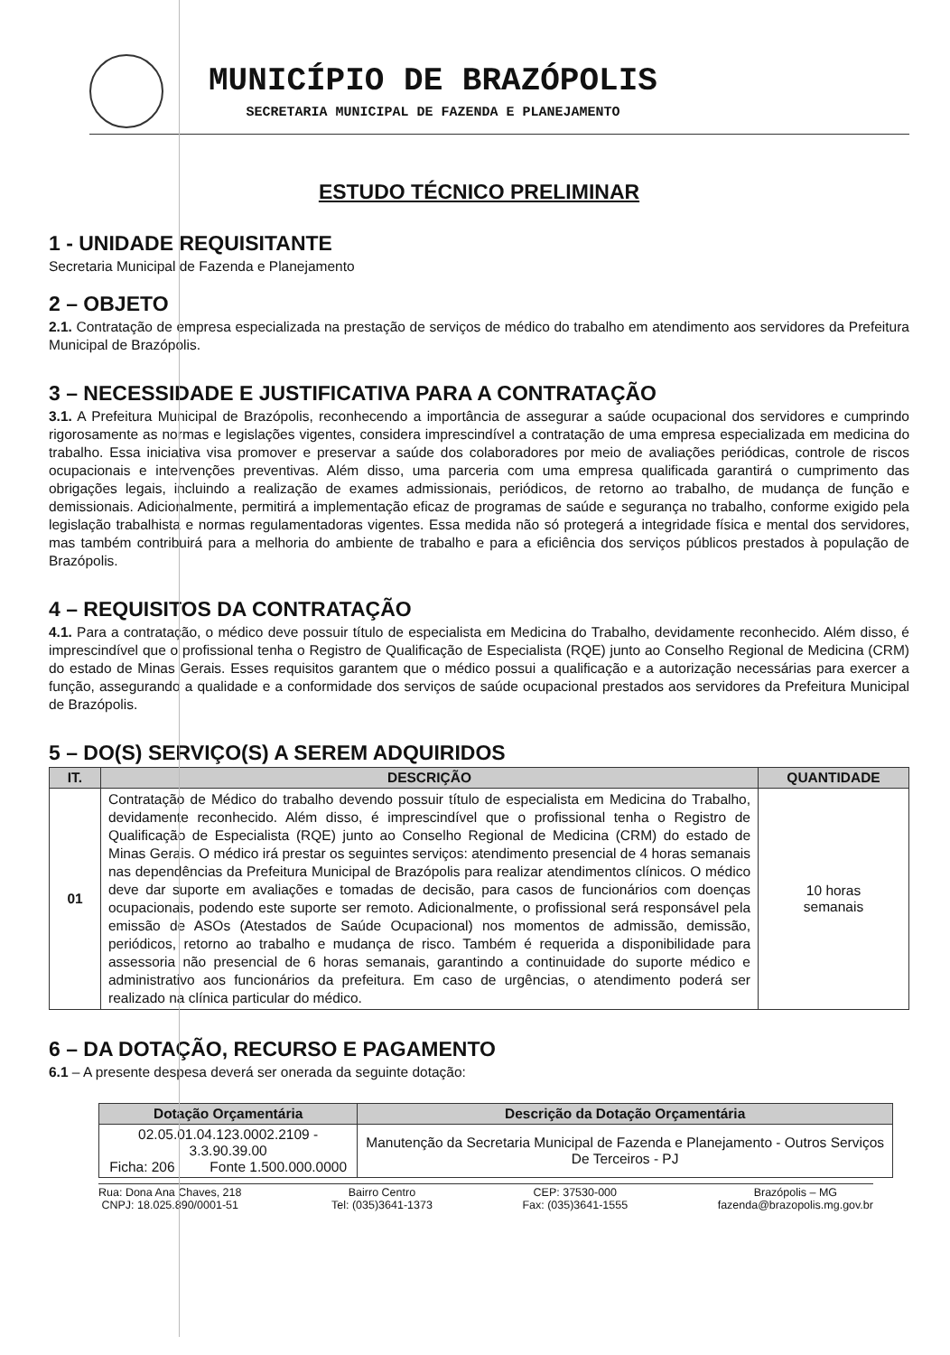MUNICÍPIO DE BRAZÓPOLIS
SECRETARIA MUNICIPAL DE FAZENDA E PLANEJAMENTO
ESTUDO TÉCNICO PRELIMINAR
1 - UNIDADE REQUISITANTE
Secretaria Municipal de Fazenda e Planejamento
2 – OBJETO
2.1. Contratação de empresa especializada na prestação de serviços de médico do trabalho em atendimento aos servidores da Prefeitura Municipal de Brazópolis.
3 – NECESSIDADE E JUSTIFICATIVA PARA A CONTRATAÇÃO
3.1. A Prefeitura Municipal de Brazópolis, reconhecendo a importância de assegurar a saúde ocupacional dos servidores e cumprindo rigorosamente as normas e legislações vigentes, considera imprescindível a contratação de uma empresa especializada em medicina do trabalho. Essa iniciativa visa promover e preservar a saúde dos colaboradores por meio de avaliações periódicas, controle de riscos ocupacionais e intervenções preventivas. Além disso, uma parceria com uma empresa qualificada garantirá o cumprimento das obrigações legais, incluindo a realização de exames admissionais, periódicos, de retorno ao trabalho, de mudança de função e demissionais. Adicionalmente, permitirá a implementação eficaz de programas de saúde e segurança no trabalho, conforme exigido pela legislação trabalhista e normas regulamentadoras vigentes. Essa medida não só protegerá a integridade física e mental dos servidores, mas também contribuirá para a melhoria do ambiente de trabalho e para a eficiência dos serviços públicos prestados à população de Brazópolis.
4 – REQUISITOS DA CONTRATAÇÃO
4.1. Para a contratação, o médico deve possuir título de especialista em Medicina do Trabalho, devidamente reconhecido. Além disso, é imprescindível que o profissional tenha o Registro de Qualificação de Especialista (RQE) junto ao Conselho Regional de Medicina (CRM) do estado de Minas Gerais. Esses requisitos garantem que o médico possui a qualificação e a autorização necessárias para exercer a função, assegurando a qualidade e a conformidade dos serviços de saúde ocupacional prestados aos servidores da Prefeitura Municipal de Brazópolis.
5 – DO(S) SERVIÇO(S) A SEREM ADQUIRIDOS
| IT. | DESCRIÇÃO | QUANTIDADE |
| --- | --- | --- |
| 01 | Contratação de Médico do trabalho devendo possuir título de especialista em Medicina do Trabalho, devidamente reconhecido. Além disso, é imprescindível que o profissional tenha o Registro de Qualificação de Especialista (RQE) junto ao Conselho Regional de Medicina (CRM) do estado de Minas Gerais. O médico irá prestar os seguintes serviços: atendimento presencial de 4 horas semanais nas dependências da Prefeitura Municipal de Brazópolis para realizar atendimentos clínicos. O médico deve dar suporte em avaliações e tomadas de decisão, para casos de funcionários com doenças ocupacionais, podendo este suporte ser remoto. Adicionalmente, o profissional será responsável pela emissão de ASOs (Atestados de Saúde Ocupacional) nos momentos de admissão, demissão, periódicos, retorno ao trabalho e mudança de risco. Também é requerida a disponibilidade para assessoria não presencial de 6 horas semanais, garantindo a continuidade do suporte médico e administrativo aos funcionários da prefeitura. Em caso de urgências, o atendimento poderá ser realizado na clínica particular do médico. | 10 horas semanais |
6 – DA DOTAÇÃO, RECURSO E PAGAMENTO
6.1 – A presente despesa deverá ser onerada da seguinte dotação:
| Dotação Orçamentária | Descrição da Dotação Orçamentária |
| --- | --- |
| 02.05.01.04.123.0002.2109 - 3.3.90.39.00 Ficha: 206 Fonte 1.500.000.0000 | Manutenção da Secretaria Municipal de Fazenda e Planejamento - Outros Serviços De Terceiros - PJ |
Rua: Dona Ana Chaves, 218
CNPJ: 18.025.890/0001-51
Bairro Centro
Tel: (035)3641-1373
CEP: 37530-000
Fax: (035)3641-1555
Brazópolis – MG
fazenda@brazopolis.mg.gov.br